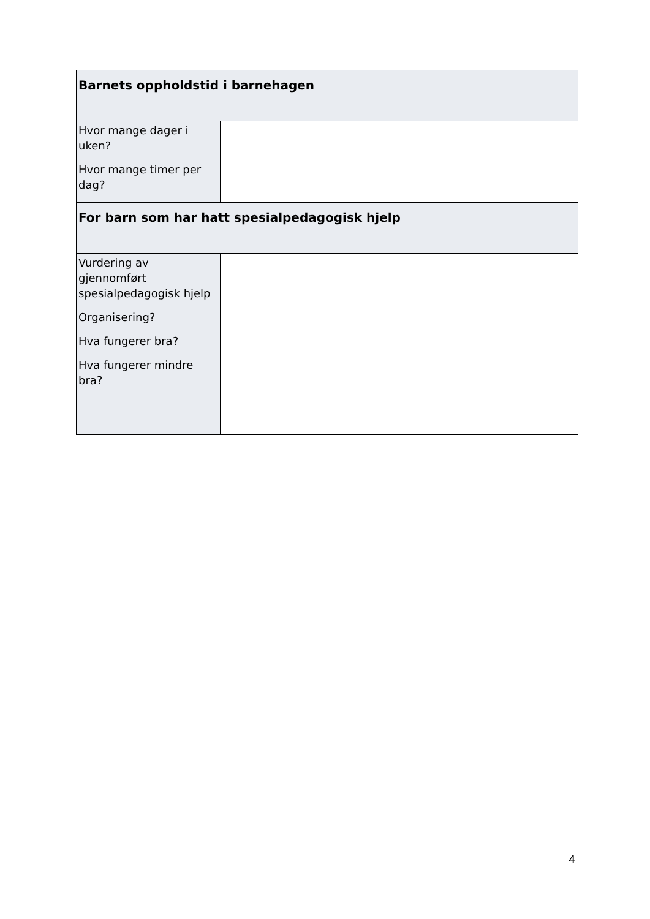| Barnets oppholdstid i barnehagen | |
| Hvor mange dager i uken? Hvor mange timer per dag? | |
| For barn som har hatt spesialpedagogisk hjelp | |
| Vurdering av gjennomført spesialpedagogisk hjelp Organisering? Hva fungerer bra? Hva fungerer mindre bra? | |
4